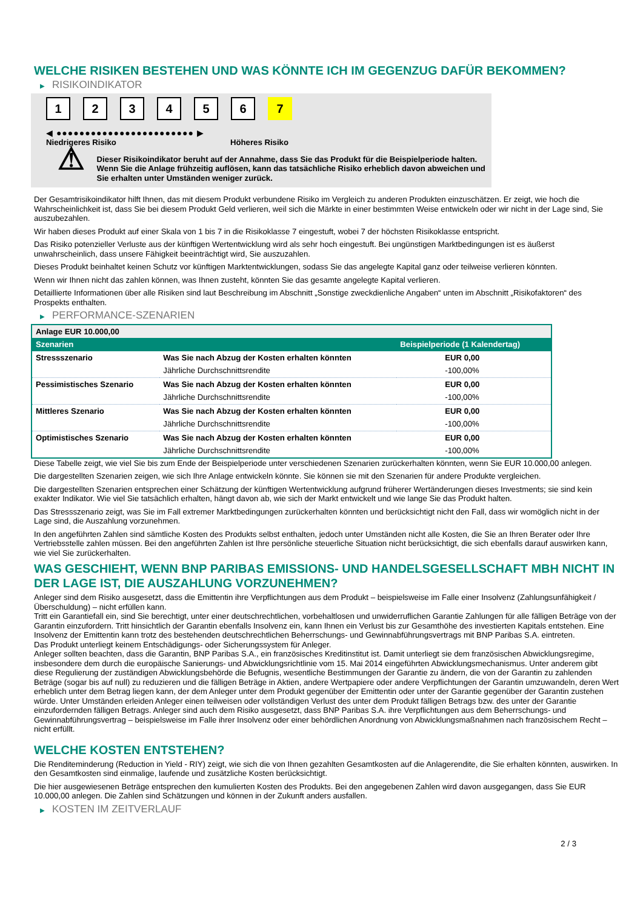WELCHE RISIKEN BESTEHEN UND WAS KÖNNTE ICH IM GEGENZUG DAFÜR BEKOMMEN?
▶ RISIKOINDIKATOR
1 2 3 4 5 6 7
◀ ●●●●●●●●●●●●●●●●●●●●●●●● ▶
Niedrigeres Risiko Höheres Risiko
⚠
Dieser Risikoindikator beruht auf der Annahme, dass Sie das Produkt für die Beispielperiode halten.
Wenn Sie die Anlage frühzeitig auflösen, kann das tatsächliche Risiko erheblich davon abweichen und Sie erhalten unter Umständen weniger zurück.
Der Gesamtrisikoindikator hilft Ihnen, das mit diesem Produkt verbundene Risiko im Vergleich zu anderen Produkten einzuschätzen. Er zeigt, wie hoch die Wahrscheinlichkeit ist, dass Sie bei diesem Produkt Geld verlieren, weil sich die Märkte in einer bestimmten Weise entwickeln oder wir nicht in der Lage sind, Sie auszubezahlen.
Wir haben dieses Produkt auf einer Skala von 1 bis 7 in die Risikoklasse 7 eingestuft, wobei 7 der höchsten Risikoklasse entspricht.
Das Risiko potenzieller Verluste aus der künftigen Wertentwicklung wird als sehr hoch eingestuft. Bei ungünstigen Marktbedingungen ist es äußerst unwahrscheinlich, dass unsere Fähigkeit beeinträchtigt wird, Sie auszuzahlen.
Dieses Produkt beinhaltet keinen Schutz vor künftigen Marktentwicklungen, sodass Sie das angelegte Kapital ganz oder teilweise verlieren könnten.
Wenn wir Ihnen nicht das zahlen können, was Ihnen zusteht, könnten Sie das gesamte angelegte Kapital verlieren.
Detaillierte Informationen über alle Risiken sind laut Beschreibung im Abschnitt „Sonstige zweckdienliche Angaben“ unten im Abschnitt „Risikofaktoren“ des Prospekts enthalten.
▶ PERFORMANCE-SZENARIEN
| Anlage EUR 10.000,00 | | |
| --- | --- | --- |
| Szenarien | | Beispielperiode (1 Kalendertag) |
| Stressszenario | Was Sie nach Abzug der Kosten erhalten könnten | EUR 0,00 |
| | Jährliche Durchschnittsrendite | -100,00% |
| Pessimistisches Szenario | Was Sie nach Abzug der Kosten erhalten könnten | EUR 0,00 |
| | Jährliche Durchschnittsrendite | -100,00% |
| Mittleres Szenario | Was Sie nach Abzug der Kosten erhalten könnten | EUR 0,00 |
| | Jährliche Durchschnittsrendite | -100,00% |
| Optimistisches Szenario | Was Sie nach Abzug der Kosten erhalten könnten | EUR 0,00 |
| | Jährliche Durchschnittsrendite | -100,00% |
Diese Tabelle zeigt, wie viel Sie bis zum Ende der Beispielperiode unter verschiedenen Szenarien zurückerhalten könnten, wenn Sie EUR 10.000,00 anlegen.
Die dargestellten Szenarien zeigen, wie sich Ihre Anlage entwickeln könnte. Sie können sie mit den Szenarien für andere Produkte vergleichen.
Die dargestellten Szenarien entsprechen einer Schätzung der künftigen Wertentwicklung aufgrund früherer Wertänderungen dieses Investments; sie sind kein exakter Indikator. Wie viel Sie tatsächlich erhalten, hängt davon ab, wie sich der Markt entwickelt und wie lange Sie das Produkt halten.
Das Stressszenario zeigt, was Sie im Fall extremer Marktbedingungen zurückerhalten könnten und berücksichtigt nicht den Fall, dass wir womöglich nicht in der Lage sind, die Auszahlung vorzunehmen.
In den angeführten Zahlen sind sämtliche Kosten des Produkts selbst enthalten, jedoch unter Umständen nicht alle Kosten, die Sie an Ihren Berater oder Ihre Vertriebsstelle zahlen müssen. Bei den angeführten Zahlen ist Ihre persönliche steuerliche Situation nicht berücksichtigt, die sich ebenfalls darauf auswirken kann, wie viel Sie zurückerhalten.
WAS GESCHIEHT, WENN BNP PARIBAS EMISSIONS- UND HANDELSGESELLSCHAFT MBH NICHT IN DER LAGE IST, DIE AUSZAHLUNG VORZUNEHMEN?
Anleger sind dem Risiko ausgesetzt, dass die Emittentin ihre Verpflichtungen aus dem Produkt – beispielsweise im Falle einer Insolvenz (Zahlungsunfähigkeit / Überschuldung) – nicht erfüllen kann.
Tritt ein Garantiefall ein, sind Sie berechtigt, unter einer deutschrechtlichen, vorbehaltlosen und unwiderruflichen Garantie Zahlungen für alle fälligen Beträge von der Garantin einzufordern. Tritt hinsichtlich der Garantin ebenfalls Insolvenz ein, kann Ihnen ein Verlust bis zur Gesamthöhe des investierten Kapitals entstehen. Eine Insolvenz der Emittentin kann trotz des bestehenden deutschrechtlichen Beherrschungs- und Gewinnabführungsvertrags mit BNP Paribas S.A. eintreten.
Das Produkt unterliegt keinem Entschädigungs- oder Sicherungssystem für Anleger.
Anleger sollten beachten, dass die Garantin, BNP Paribas S.A., ein französisches Kreditinstitut ist. Damit unterliegt sie dem französischen Abwicklungsregime, insbesondere dem durch die europäische Sanierungs- und Abwicklungsrichtlinie vom 15. Mai 2014 eingeführten Abwicklungsmechanismus. Unter anderem gibt diese Regulierung der zuständigen Abwicklungsbehörde die Befugnis, wesentliche Bestimmungen der Garantie zu ändern, die von der Garantin zu zahlenden Beträge (sogar bis auf null) zu reduzieren und die fälligen Beträge in Aktien, andere Wertpapiere oder andere Verpflichtungen der Garantin umzuwandeln, deren Wert erheblich unter dem Betrag liegen kann, der dem Anleger unter dem Produkt gegenüber der Emittentin oder unter der Garantie gegenüber der Garantin zustehen würde. Unter Umständen erleiden Anleger einen teilweisen oder vollständigen Verlust des unter dem Produkt fälligen Betrags bzw. des unter der Garantie einzufordernden fälligen Betrags. Anleger sind auch dem Risiko ausgesetzt, dass BNP Paribas S.A. ihre Verpflichtungen aus dem Beherrschungs- und Gewinnabführungsvertrag – beispielsweise im Falle ihrer Insolvenz oder einer behördlichen Anordnung von Abwicklungsmaßnahmen nach französischem Recht – nicht erfüllt.
WELCHE KOSTEN ENTSTEHEN?
Die Renditeminderung (Reduction in Yield - RIY) zeigt, wie sich die von Ihnen gezahlten Gesamtkosten auf die Anlagerendite, die Sie erhalten könnten, auswirken. In den Gesamtkosten sind einmalige, laufende und zusätzliche Kosten berücksichtigt.
Die hier ausgewiesenen Beträge entsprechen den kumulierten Kosten des Produkts. Bei den angegebenen Zahlen wird davon ausgegangen, dass Sie EUR 10.000,00 anlegen. Die Zahlen sind Schätzungen und können in der Zukunft anders ausfallen.
▶ KOSTEN IM ZEITVERLAUF
2 / 3